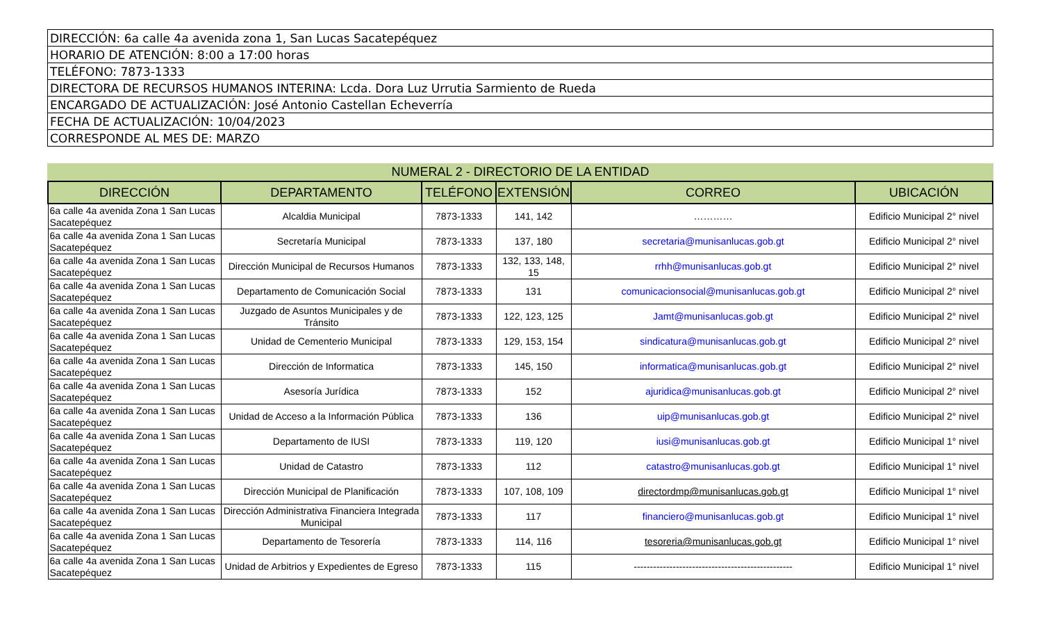| DIRECCIÓN: 6a calle 4a avenida zona 1, San Lucas Sacatepéquez |
| HORARIO DE ATENCIÓN: 8:00 a 17:00 horas |
| TELÉFONO: 7873-1333 |
| DIRECTORA DE RECURSOS HUMANOS INTERINA: Lcda. Dora Luz Urrutia Sarmiento de Rueda |
| ENCARGADO DE ACTUALIZACIÓN: José Antonio Castellan Echeverría |
| FECHA DE ACTUALIZACIÓN: 10/04/2023 |
| CORRESPONDE AL MES DE: MARZO |
NUMERAL 2 - DIRECTORIO DE LA ENTIDAD
| DIRECCIÓN | DEPARTAMENTO | TELÉFONO | EXTENSIÓN | CORREO | UBICACIÓN |
| --- | --- | --- | --- | --- | --- |
| 6a calle 4a avenida Zona 1 San Lucas Sacatepéquez | Alcaldia Municipal | 7873-1333 | 141, 142 | ………… | Edificio Municipal 2° nivel |
| 6a calle 4a avenida Zona 1 San Lucas Sacatepéquez | Secretaría Municipal | 7873-1333 | 137, 180 | secretaria@munisanlucas.gob.gt | Edificio Municipal 2° nivel |
| 6a calle 4a avenida Zona 1 San Lucas Sacatepéquez | Dirección Municipal de Recursos Humanos | 7873-1333 | 132, 133, 148, 15 | rrhh@munisanlucas.gob.gt | Edificio Municipal 2° nivel |
| 6a calle 4a avenida Zona 1 San Lucas Sacatepéquez | Departamento de Comunicación Social | 7873-1333 | 131 | comunicacionsocial@munisanlucas.gob.gt | Edificio Municipal 2° nivel |
| 6a calle 4a avenida Zona 1 San Lucas Sacatepéquez | Juzgado de Asuntos Municipales y de Tránsito | 7873-1333 | 122, 123, 125 | Jamt@munisanlucas.gob.gt | Edificio Municipal 2° nivel |
| 6a calle 4a avenida Zona 1 San Lucas Sacatepéquez | Unidad de Cementerio Municipal | 7873-1333 | 129, 153, 154 | sindicatura@munisanlucas.gob.gt | Edificio Municipal 2° nivel |
| 6a calle 4a avenida Zona 1 San Lucas Sacatepéquez | Dirección de Informatica | 7873-1333 | 145, 150 | informatica@munisanlucas.gob.gt | Edificio Municipal 2° nivel |
| 6a calle 4a avenida Zona 1 San Lucas Sacatepéquez | Asesoría Jurídica | 7873-1333 | 152 | ajuridica@munisanlucas.gob.gt | Edificio Municipal 2° nivel |
| 6a calle 4a avenida Zona 1 San Lucas Sacatepéquez | Unidad de Acceso a la Información Pública | 7873-1333 | 136 | uip@munisanlucas.gob.gt | Edificio Municipal 2° nivel |
| 6a calle 4a avenida Zona 1 San Lucas Sacatepéquez | Departamento de IUSI | 7873-1333 | 119, 120 | iusi@munisanlucas.gob.gt | Edificio Municipal 1° nivel |
| 6a calle 4a avenida Zona 1 San Lucas Sacatepéquez | Unidad de Catastro | 7873-1333 | 112 | catastro@munisanlucas.gob.gt | Edificio Municipal 1° nivel |
| 6a calle 4a avenida Zona 1 San Lucas Sacatepéquez | Dirección Municipal de Planificación | 7873-1333 | 107, 108, 109 | directordmp@munisanlucas.gob.gt | Edificio Municipal 1° nivel |
| 6a calle 4a avenida Zona 1 San Lucas Sacatepéquez | Dirección Administrativa Financiera Integrada Municipal | 7873-1333 | 117 | financiero@munisanlucas.gob.gt | Edificio Municipal 1° nivel |
| 6a calle 4a avenida Zona 1 San Lucas Sacatepéquez | Departamento de Tesorería | 7873-1333 | 114, 116 | tesoreria@munisanlucas.gob.gt | Edificio Municipal 1° nivel |
| 6a calle 4a avenida Zona 1 San Lucas Sacatepéquez | Unidad de Arbitrios y Expedientes de Egreso | 7873-1333 | 115 | ------------------------------------------------- | Edificio Municipal 1° nivel |